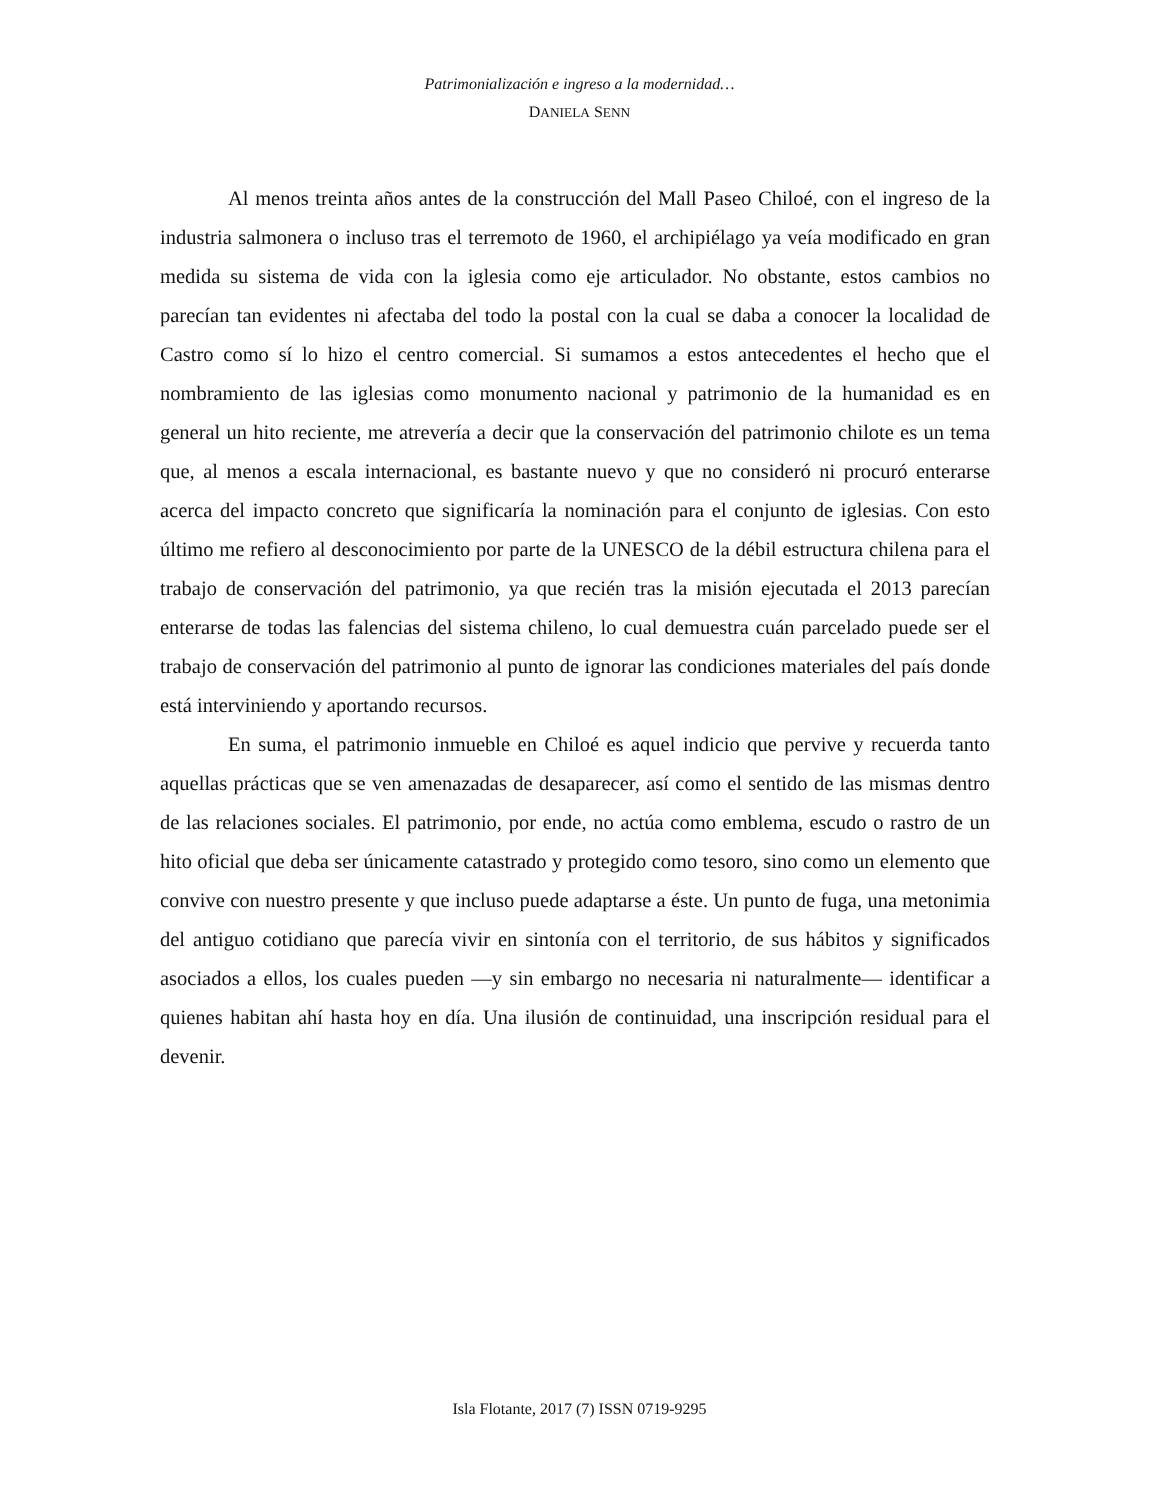Patrimonialización e ingreso a la modernidad…
DANIELA SENN
Al menos treinta años antes de la construcción del Mall Paseo Chiloé, con el ingreso de la industria salmonera o incluso tras el terremoto de 1960, el archipiélago ya veía modificado en gran medida su sistema de vida con la iglesia como eje articulador. No obstante, estos cambios no parecían tan evidentes ni afectaba del todo la postal con la cual se daba a conocer la localidad de Castro como sí lo hizo el centro comercial. Si sumamos a estos antecedentes el hecho que el nombramiento de las iglesias como monumento nacional y patrimonio de la humanidad es en general un hito reciente, me atrevería a decir que la conservación del patrimonio chilote es un tema que, al menos a escala internacional, es bastante nuevo y que no consideró ni procuró enterarse acerca del impacto concreto que significaría la nominación para el conjunto de iglesias. Con esto último me refiero al desconocimiento por parte de la UNESCO de la débil estructura chilena para el trabajo de conservación del patrimonio, ya que recién tras la misión ejecutada el 2013 parecían enterarse de todas las falencias del sistema chileno, lo cual demuestra cuán parcelado puede ser el trabajo de conservación del patrimonio al punto de ignorar las condiciones materiales del país donde está interviniendo y aportando recursos.
En suma, el patrimonio inmueble en Chiloé es aquel indicio que pervive y recuerda tanto aquellas prácticas que se ven amenazadas de desaparecer, así como el sentido de las mismas dentro de las relaciones sociales. El patrimonio, por ende, no actúa como emblema, escudo o rastro de un hito oficial que deba ser únicamente catastrado y protegido como tesoro, sino como un elemento que convive con nuestro presente y que incluso puede adaptarse a éste. Un punto de fuga, una metonimia del antiguo cotidiano que parecía vivir en sintonía con el territorio, de sus hábitos y significados asociados a ellos, los cuales pueden —y sin embargo no necesaria ni naturalmente— identificar a quienes habitan ahí hasta hoy en día. Una ilusión de continuidad, una inscripción residual para el devenir.
Isla Flotante, 2017 (7) ISSN 0719-9295